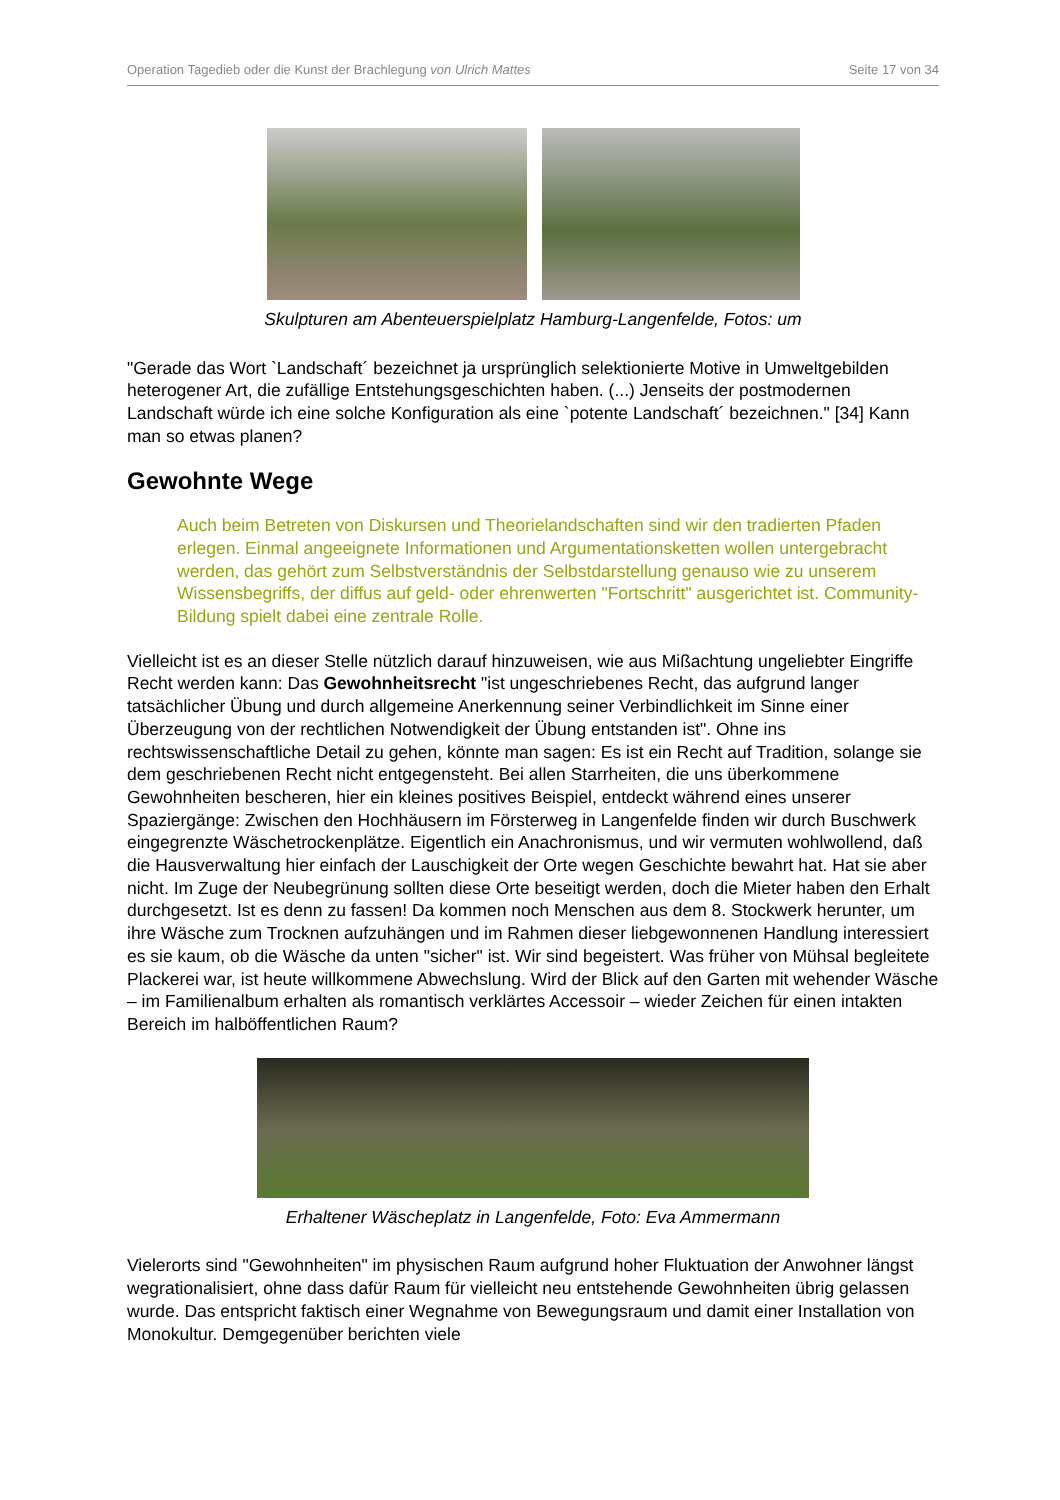Operation Tagedieb oder die Kunst der Brachlegung von Ulrich Mattes Seite 17 von 34
Skulpturen am Abenteuerspielplatz Hamburg-Langenfelde, Fotos: um
"Gerade das Wort `Landschaft´ bezeichnet ja ursprünglich selektionierte Motive in Umweltgebilden heterogener Art, die zufällige Entstehungsgeschichten haben. (...) Jenseits der postmodernen Landschaft würde ich eine solche Konfiguration als eine `potente Landschaft´ bezeichnen." [34] Kann man so etwas planen?
Gewohnte Wege
Auch beim Betreten von Diskursen und Theorielandschaften sind wir den tradierten Pfaden erlegen. Einmal angeeignete Informationen und Argumentationsketten wollen untergebracht werden, das gehört zum Selbstverständnis der Selbstdarstellung genauso wie zu unserem Wissensbegriffs, der diffus auf geld- oder ehrenwerten "Fortschritt" ausgerichtet ist. Community-Bildung spielt dabei eine zentrale Rolle.
Vielleicht ist es an dieser Stelle nützlich darauf hinzuweisen, wie aus Mißachtung ungeliebter Eingriffe Recht werden kann: Das Gewohnheitsrecht "ist ungeschriebenes Recht, das aufgrund langer tatsächlicher Übung und durch allgemeine Anerkennung seiner Verbindlichkeit im Sinne einer Überzeugung von der rechtlichen Notwendigkeit der Übung entstanden ist". Ohne ins rechtswissenschaftliche Detail zu gehen, könnte man sagen: Es ist ein Recht auf Tradition, solange sie dem geschriebenen Recht nicht entgegensteht. Bei allen Starrheiten, die uns überkommene Gewohnheiten bescheren, hier ein kleines positives Beispiel, entdeckt während eines unserer Spaziergänge: Zwischen den Hochhäusern im Försterweg in Langenfelde finden wir durch Buschwerk eingegrenzte Wäschetrockenplätze. Eigentlich ein Anachronismus, und wir vermuten wohlwollend, daß die Hausverwaltung hier einfach der Lauschigkeit der Orte wegen Geschichte bewahrt hat. Hat sie aber nicht. Im Zuge der Neubegrünung sollten diese Orte beseitigt werden, doch die Mieter haben den Erhalt durchgesetzt. Ist es denn zu fassen! Da kommen noch Menschen aus dem 8. Stockwerk herunter, um ihre Wäsche zum Trocknen aufzuhängen und im Rahmen dieser liebgewonnenen Handlung interessiert es sie kaum, ob die Wäsche da unten "sicher" ist. Wir sind begeistert. Was früher von Mühsal begleitete Plackerei war, ist heute willkommene Abwechslung. Wird der Blick auf den Garten mit wehender Wäsche – im Familienalbum erhalten als romantisch verklärtes Accessoir – wieder Zeichen für einen intakten Bereich im halböffentlichen Raum?
Erhaltener Wäscheplatz in Langenfelde, Foto: Eva Ammermann
Vielerorts sind "Gewohnheiten" im physischen Raum aufgrund hoher Fluktuation der Anwohner längst wegrationalisiert, ohne dass dafür Raum für vielleicht neu entstehende Gewohnheiten übrig gelassen wurde. Das entspricht faktisch einer Wegnahme von Bewegungsraum und damit einer Installation von Monokultur. Demgegenüber berichten viele